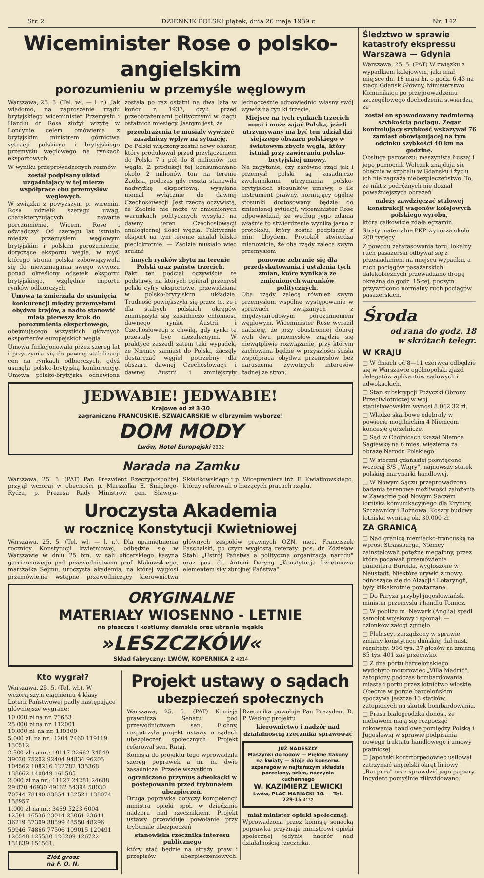Str. 2 DZIENNIK POLSKI piątek, dnia 26 maja 1939 r. Nr. 142
Wiceminister Rose o polsko-angielskim
porozumieniu w przemyśle węglowym
Warszawa, 25. 5. (Tel. wł. — l. r.). Jak wiadomo, na zaproszenie rządu brytyjskiego wiceminister Przemysłu i Handlu dr Rose złożył wizytę w Londynie celem omówienia z brytyjskim ministrem górnictwa sytuacji polskiego i brytyjskiego przemysłu węglowego na rynkach eksportowych.
W wyniku przeprowadzonych rozmów
został podpisany układ uzgadniający w tej mierze współprace obu przemysłów węglowych.
W związku z powyższym p. wicemin. Rose udzielił szeregu uwag, charakteryzujących zawarte porozumienie. Wicem. Rose i oświadczył: Od szeregu lat istniało między przemysłem węglowym brytyjskim i polskim porozumienie, dotyczące eksportu węgla, w myśl którego strona polska zobowiązywała się do niewzmagania swego wywozu ponad określony odsetek eksportu brytyjskiego, względnie importu rynków odbiorczych.
Umowa ta zmierzała do usunięcia konkurencji między przemysłami obydwu krajów, a nadto stanowić miała pierwszy krok do porozumienia eksportowego,
obejmującego wszystkich głównych eksporterów europejskich węgla.
Umowa funkcjonowała przez szereg lat i przyczyniła się do pewnej stabilizacji cen na rynkach odbiorczych, gdyż usunęła polsko-brytyjską konkurencję. Umowa polsko-brytyjska odnowiona została po raz ostatni na dwa lata w końcu r. 1937, czyli przed przeobrażeniami politycznymi w ciągu ostatnich miesięcy. Jasnym jest, że
przeobrażenia te musiały wywrzeć zasadniczy wpływ na sytuację.
Do Polski włączony został nowy obszar, który produkował przed przyłączeniem do Polski 7 i pół do 8 milionów ton węgla. Z produkcji tej konsumowano około 2 milionów ton na terenie Zaolzia, podczas gdy reszta stanowiła nadwyżkę eksportową, wysyłana niemal wyłącznie do dawnej Czechosłowacji. Jest rzeczą oczywistą, że Zaolzie nie może w zmienionych warunkach politycznych wysyłać na dawny teren Czechosłowacji analogicznej ilości węgla. Faktycznie eksport na tym terenie zmalał blisko pięciokrotnie. — Zaolzie musiało więc szukać
innych rynków zbytu na terenie Polski oraz państw trzecich.
Fakt ten podciął oczywiście te podstawy, na których opierał przemysł polski cyfry eksportowe, przewidziane w polsko-brytyjskim układzie. Trudność powiększyła się przez to, że i dla stabych polskich okręgów zmniejszyła się zasadniczo chłonność dawnego rynku Austrii i Czechosłowacji z chwilą, gdy rynki te przestały być niezależnymi. W praktyce zaszedł zatem taki wypadek, że Niemcy zamiast do Polski, zaczęły dostarczać węgiel potrzebny dla obszaru dawnej Czechosłowacji i dawnej Austrii i zmniejszyły jednocześnie odpowiednio własny swój wywóz na ryn ki trzecie.
Miejsce na tych rynkach trzecich musi i może zająć Polska, jeżeli utrzymywany ma być ten udział dzi siejszego obszaru polskiego w światowym zbycie węgla, który istniał przy zawieraniu polsko-brytyjskiej umowy.
Na zapytanie, czy zarówno rząd jak i przemysł polski są zasadniczo zwolennikami utrzymania polsko-brytyjskich stosunków umowy, o ile instrument prawny, normujący ogólne stosunki dostosowany będzie do zmienionej sytuacji, wiceminister Rose odpowiedział, że według jego zdania właśnie to stwierdzenie wynika jasno z protokołu, który został podpisany z min. Lloydem. Protokół stwierdza mianowicie, że oba rządy zaleca swym przemysłom
ponowne zebranie się dla przedyskutowania i ustalenia tych zmian, które wynikają ze zmienionych warunków politycznych.
Oba rządy zalecą również swym przemysłom wspólne występowanie w sprawach związanych z międzynarodowym porozumieniem węglowym. Wiceminister Rose wyraził nadzieję, że przy obustronnej dobrej woli dwu przemysłów znajdzie się niewątpliwie rozwiązanie, przy którym zachowana będzie w przyszłości ścisła współpraca obydwu przemysłów bez naruszenia żywotnych interesów żadnej ze stron.
JEDWABIE! JEDWABIE!
Krajowe od zł 3·30
zagraniczne FRANCUSKIE, SZWAJCARSKIE w olbrzymim wyborze!
DOM MODY
Lwów, Hotel Europejski 2832
Narada na Zamku
Warszawa, 25. 5. (PAT) Pan Prezydent Rzeczypospolitej przyjął wczoraj w obecności p. Marszałka E. Śmigłego-Rydza, p. Prezesa Rady Ministrów gen. Sławoja-Składkowskiego i p. Wicepremiera inż. E. Kwiatkowskiego, którzy referowali o bieżących pracach rządu.
Uroczysta Akademia
w rocznicę Konstytucji Kwietniowej
Warszawa, 25. 5. (Tel. wł. — l. r.). Dla upamiętnienia rocznicy Konstytucji kwietniowej, odbędzie się w Warszawie w dniu 25 bm. w sali oficerskiego kasyna garnizonowego pod przewodnictwem prof. Makowskiego, marszałka Sejmu, uroczysta akademia, na której wygłosi przemówienie wstępne przewodniczący kierownictwa głównych zespołów prawnych OZN. mec. Franciszek Paschalski, po czym wygłoszą referaty: pos. dr. Zdzisław Stahl „Ustrój Państwa a polityczna organizacja narodu" oraz pos. dr. Antoni Deryng „Konstytucja kwietniowa elementem siły zbrojnej Państwa".
ORYGINALNE
MATERIAŁY WIOSENNO - LETNIE
na płaszcze i kostiumy damskie oraz ubrania męskie
»LESZCZKÓW«
Skład fabryczny: LWÓW, KOPERNIKA 2 4214
Kto wygrał?
Warszawa, 25. 5. (Tel. wł.). W wczorajszym ciągnieniu 4 klasy Loterii Państwowej padły następujące główniejsze wygrane:
10.000 zł na nr. 73653
25.000 zł na nr. 112001
10.000 zł. na nr. 130300
5.000 zł. na nr.: 1204 7460 119119 130512
2.500 zł na nr.: 19117 22662 34549 39020 75202 92404 94834 96205 104562 108216 122782 135368 138662 140849 161585
2.000 zł na nr.: 11127 24281 24688 29 870 46930 49162 54394 58030 70744 78190 83854 132521 138074 158957.
1.000 zł na nr.: 3469 5223 6004 12501 16536 23014 23061 23644 36219 37309 38599 43550 48296 59946 74866 77506 109015 120491 120548 125530 126209 126722 131839 151561.
Złóż grosz
na F. O. N.
Projekt ustawy o sądach
ubezpieczeń społecznych
Warszawa, 25. 5. (PAT) Komisja prawnicza Senatu pod przewodnictwem sen. Fichny, rozpatrzyła projekt ustawy o sądach ubezpieczeń społecznych. Projekt referował sen. Rataj.
Komisja do projektu tego wprowadziła szereg poprawek a m. in. dwie zasadnicze. Przede wszystkim
ograniczono przymus adwokacki w postępowaniu przed trybunałem ubezpieczeń.
Druga poprawka dotyczy kompetencji ministra opieki społ. w dziedzinie nadzoru nad rzecznikiem. Projekt ustawy przewiduje powołanie przy trybunale ubezpieczeń
stanowiska rzecznika interesu publicznego
który stać będzie na straży praw i przepisów ubezpieczeniowych. Rzecznika powołuje Pan Prezydent R. P. Według projektu
kierownictwo i nadzór nad działalnością rzecznika sprawować
JUŻ NADESZŁY
Maszynki do lodów — Piękne flakony na kwiaty — Słoje do konserw. szparagów w najtańszym składzie porcelany, szkła, naczynia kuchennego
W. KAZIMIERZ LEWICKI
Lwów, PLAC MARIACKI 10. — Tel. 229-15 4132
miał minister opieki społecznej.
Wprowadzona przez komisję senacką poprawka przyznaje ministrowi opieki społecznej jedynie nadzór nad działalnością rzecznika.
Śledztwo w sprawie katastrofy ekspressu Warszawa — Gdynia
Warszawa, 25. 5. (PAT) W związku z wypadkiem kolejowym, jaki miał miejsce dn. 18 maja br. o godz. 6.43 na stacji Gdańsk Główny, Ministerstwo Komunikacji po przeprowadzeniu szczegółowego dochodzenia stwierdza, że
został on spowodowany nadmierną szybkością pociągu. Zegar kontrolujący szybkość wskazywał 76 zamiast obowiązującej na tym odcinku szybkości 40 km na godzinę.
Obsługa parowozu: maszynista Łuszaj i jego pomocnik Wolczek znajdują się obecnie w szpitalu w Gdańsku i życiu ich nie zagraża niebezpieczeństwo. To, że nikt z podróżnych nie doznał poważniejszych obrażeń
należy zawdzięczać stalowej konstrukcji wagonów kolejowych polskiego wyrobu,
która całkowicie zdała egzamin.
Straty materialne PKP wynoszą około 200 tysięcy.
Z powodu zatarasowania toru, lokalny ruch pasażerski odbywał się z przesiadaniem na miejscu wypadku, a ruch pociągów pasażerskich dalekobieżnych przewadzano drogą okrężną do godz. 15-tej, poczym przywrócono normalny ruch pociągów pasażerskich.
Środa
od rana do godz. 18
w skrótach telegr.
W KRAJU
□ W dniach od 8—11 czerwca odbędzie się w Warszawie ogólnopolski zjazd delegatów aplikantów sądowych i adwokackich.
□ Stan subskrypcji Pożyczki Obrony Przeciwlotniczej w woj. stanisławowskim wynosi 8.042.32 zł.
□ Władze skarbowe odebrały w powiecie mogilnickim 4 Niemcom koncesje gorzelnicze.
□ Sąd w Chojnicach skazał Niemca Sagiewkę na 6 mies. więzienia za obrazę Narodu Polskiego.
□ W stoczni gdańskiej poświęcono wczoraj S/S „Wigry", najnowszy statek polskiej marynarki handlowej.
□ W Nowym Sączu przeprowadzono badania terenowe możliwości założenia w Zawadzie pod Nowym Sączem lotniska komunikacyjnego dla Krynicy, Szczawnicy i Rożnowa. Koszty budowy lotniska wyniosą ok. 30.000 zł.
ZA GRANICĄ
□ Nad granicą niemiecko-francuską na wprost Strassburga, Niemcy zainstalowali potężne megafony, przez które podawali przemówienie gauleitera Burckla, wygłoszone w Neustadt. Niektóre urywki z mowy, odnoszące się do Alzacji i Lotaryngii, były kilkakrotnie powtarzane.
□ Do Paryża przybył jugosłowiański minister przemysłu i handlu Tomicz.
□ W pobliżu m. Newark (Anglia) spadł samolot wojskowy i spłonął. — członków załogi zginęło.
□ Plebiscyt zarządzony w sprawie zmiany konstytucji duńskiej dał nast. rezultaty: 966 tys. 37 głosów za zmianą 85 tys. 401 zaś przeciwko.
□ Z dna portu barcelońskiego wydobyto motorowiec „Villa Madrid", zatopiony podczas bombardowania miasta i portu przez lotnictwo włoskie. Obecnie w porcie barcelońskim spoczywa jeszcze 13 statków, zatopionych na skutek bombardowania.
□ Prasa białogrodzka donosi, że niebawem mają się rozpocząć rokowania handlowe pomiędzy Polską i Jugosławią w sprawie podpisania nowego traktatu handlowego i umowy płatniczej.
□ Japoński kontrtorpedowiec usiłował zatrzymać angielski okręt liniowy „Raupura" oraz sprawdzić jego papiery. Incydent pomyślnie zlikwidowano.